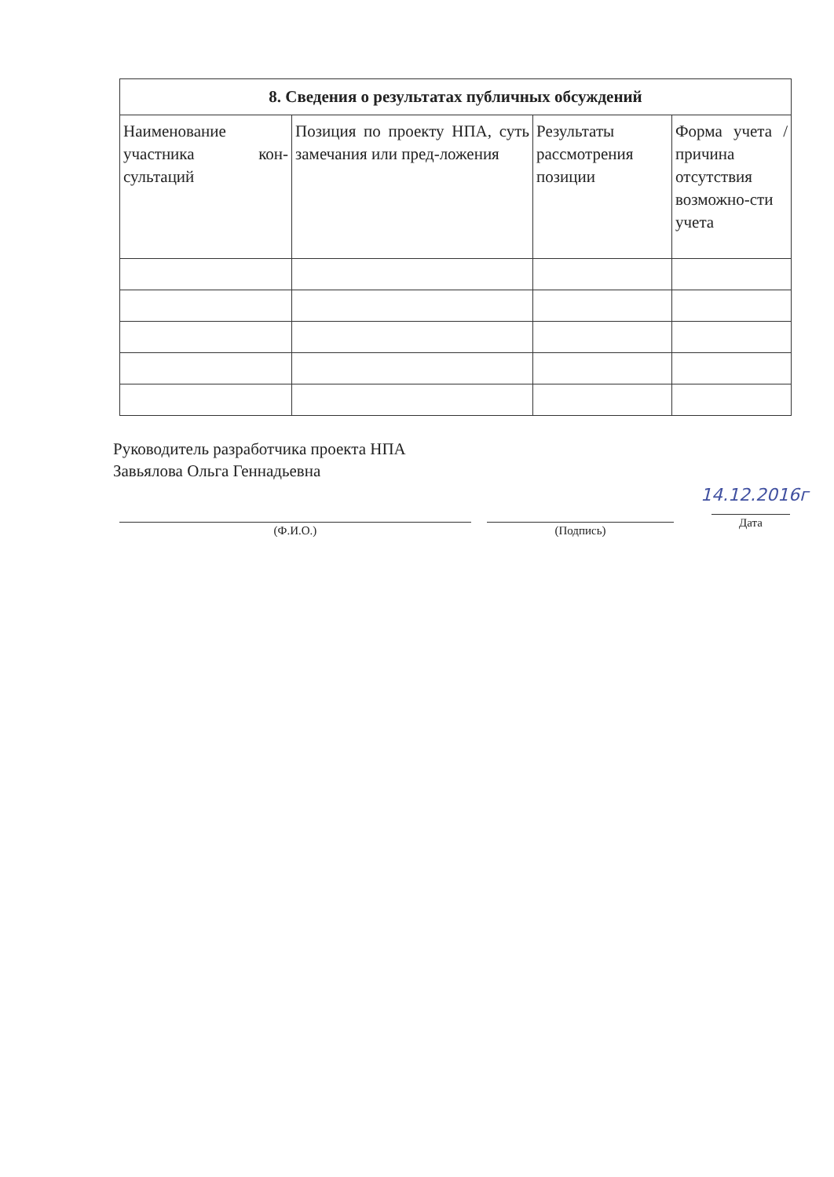| 8. Сведения о результатах публичных обсуждений | | | |
| --- | --- | --- | --- |
| Наименование участника кон-сультаций | Позиция по проекту НПА, суть замечания или пред-ложения | Результаты рассмотрения позиции | Форма учета / причина отсутствия возможно-сти учета |
Руководитель разработчика проекта НПА
Завьялова Ольга Геннадьевна
14.12.2016г
(Ф.И.О.) (Подпись)
Дата